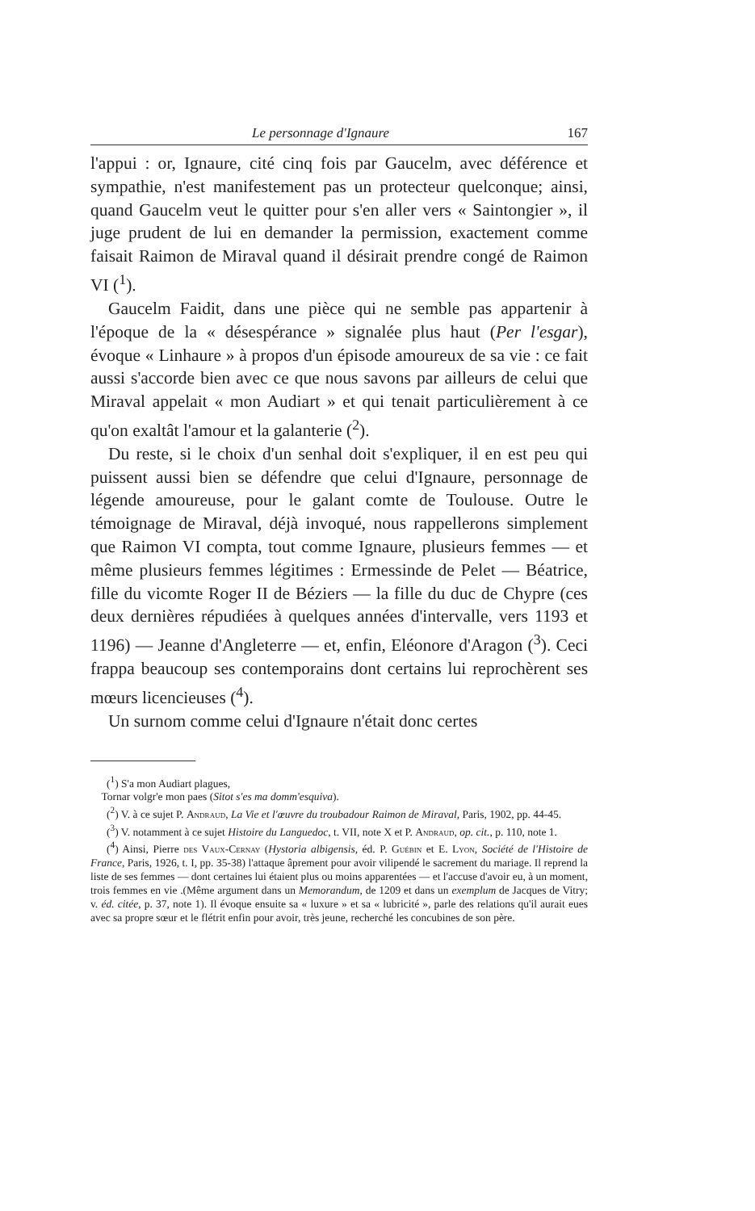Le personnage d'Ignaure 167
l'appui : or, Ignaure, cité cinq fois par Gaucelm, avec déférence et sympathie, n'est manifestement pas un protecteur quelconque; ainsi, quand Gaucelm veut le quitter pour s'en aller vers « Saintongier », il juge prudent de lui en demander la permission, exactement comme faisait Raimon de Miraval quand il désirait prendre congé de Raimon VI (<sup>1</sup>).
Gaucelm Faidit, dans une pièce qui ne semble pas appartenir à l'époque de la « désespérance » signalée plus haut (Per l'esgar), évoque « Linhaure » à propos d'un épisode amoureux de sa vie : ce fait aussi s'accorde bien avec ce que nous savons par ailleurs de celui que Miraval appelait « mon Audiart » et qui tenait particulièrement à ce qu'on exaltât l'amour et la galanterie (<sup>2</sup>).
Du reste, si le choix d'un senhal doit s'expliquer, il en est peu qui puissent aussi bien se défendre que celui d'Ignaure, personnage de légende amoureuse, pour le galant comte de Toulouse. Outre le témoignage de Miraval, déjà invoqué, nous rappellerons simplement que Raimon VI compta, tout comme Ignaure, plusieurs femmes — et même plusieurs femmes légitimes : Ermessinde de Pelet — Béatrice, fille du vicomte Roger II de Béziers — la fille du duc de Chypre (ces deux dernières répudiées à quelques années d'intervalle, vers 1193 et 1196) — Jeanne d'Angleterre — et, enfin, Eléonore d'Aragon (<sup>3</sup>). Ceci frappa beaucoup ses contemporains dont certains lui reprochèrent ses mœurs licencieuses (<sup>4</sup>).
Un surnom comme celui d'Ignaure n'était donc certes
(<sup>1</sup>) S'a mon Audiart plagues,
Tornar volgr'e mon paes (Sitot s'es ma domm'esquiva).
(<sup>2</sup>) V. à ce sujet P. Andraud, La Vie et l'œuvre du troubadour Raimon de Miraval, Paris, 1902, pp. 44-45.
(<sup>3</sup>) V. notamment à ce sujet Histoire du Languedoc, t. VII, note X et P. Andraud, op. cit., p. 110, note 1.
(<sup>4</sup>) Ainsi, Pierre des Vaux-Cernay (Hystoria albigensis, éd. P. Guébin et E. Lyon, Société de l'Histoire de France, Paris, 1926, t. I, pp. 35-38) l'attaque âprement pour avoir vilipendé le sacrement du mariage. Il reprend la liste de ses femmes — dont certaines lui étaient plus ou moins apparentées — et l'accuse d'avoir eu, à un moment, trois femmes en vie .(Même argument dans un Memorandum, de 1209 et dans un exemplum de Jacques de Vitry; v. éd. citée, p. 37, note 1). Il évoque ensuite sa « luxure » et sa « lubricité », parle des relations qu'il aurait eues avec sa propre sœur et le flétrit enfin pour avoir, très jeune, recherché les concubines de son père.